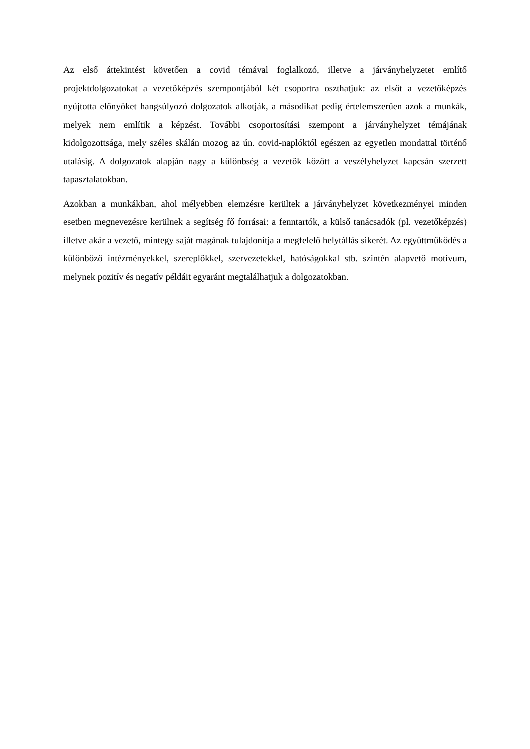Az első áttekintést követően a covid témával foglalkozó, illetve a járványhelyzetet említő projektdolgozatokat a vezetőképzés szempontjából két csoportra oszthatjuk: az elsőt a vezetőképzés nyújtotta előnyöket hangsúlyozó dolgozatok alkotják, a másodikat pedig értelemszerűen azok a munkák, melyek nem említik a képzést. További csoportosítási szempont a járványhelyzet témájának kidolgozottsága, mely széles skálán mozog az ún. covid-naplóktól egészen az egyetlen mondattal történő utalásig. A dolgozatok alapján nagy a különbség a vezetők között a veszélyhelyzet kapcsán szerzett tapasztalatokban.
Azokban a munkákban, ahol mélyebben elemzésre kerültek a járványhelyzet következményei minden esetben megnevezésre kerülnek a segítség fő forrásai: a fenntartók, a külső tanácsadók (pl. vezetőképzés) illetve akár a vezető, mintegy saját magának tulajdonítja a megfelelő helytállás sikerét. Az együttműködés a különböző intézményekkel, szereplőkkel, szervezetekkel, hatóságokkal stb. szintén alapvető motívum, melynek pozitív és negatív példáit egyaránt megtalálhatjuk a dolgozatokban.